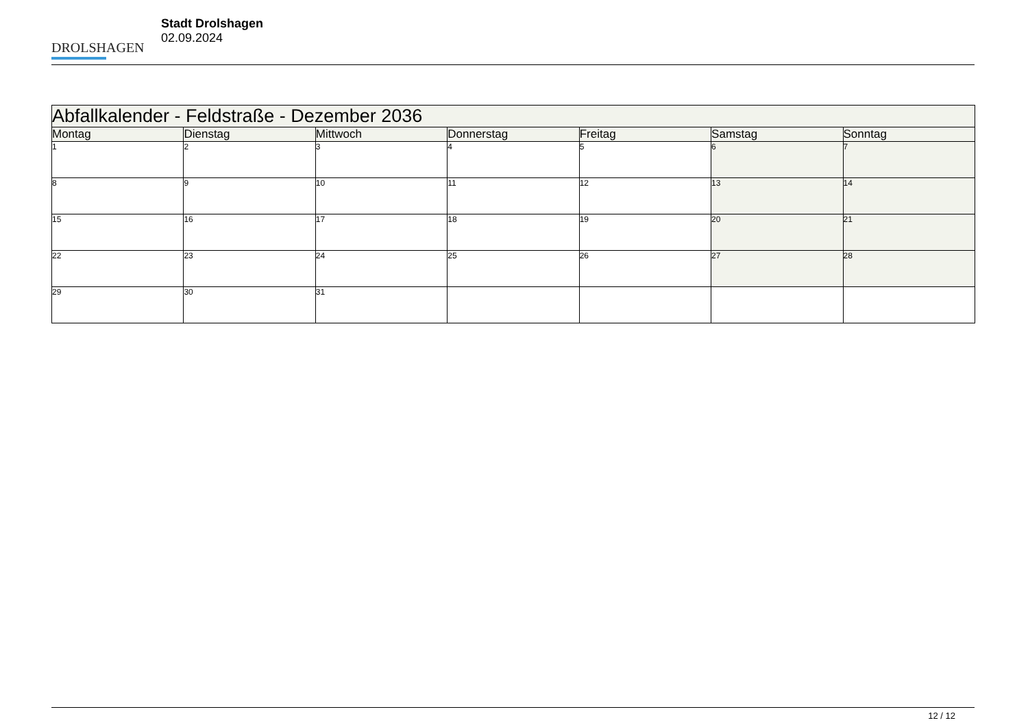DROLSHAGEN
Stadt Drolshagen
02.09.2024
| Abfallkalender - Feldstraße - Dezember 2036 | | | | | | |
| --- | --- | --- | --- | --- | --- | --- |
| Montag | Dienstag | Mittwoch | Donnerstag | Freitag | Samstag | Sonntag |
| 1 | 2 | 3 | 4 | 5 | 6 | 7 |
| 8 | 9 | 10 | 11 | 12 | 13 | 14 |
| 15 | 16 | 17 | 18 | 19 | 20 | 21 |
| 22 | 23 | 24 | 25 | 26 | 27 | 28 |
| 29 | 30 | 31 | | | | |
12 / 12